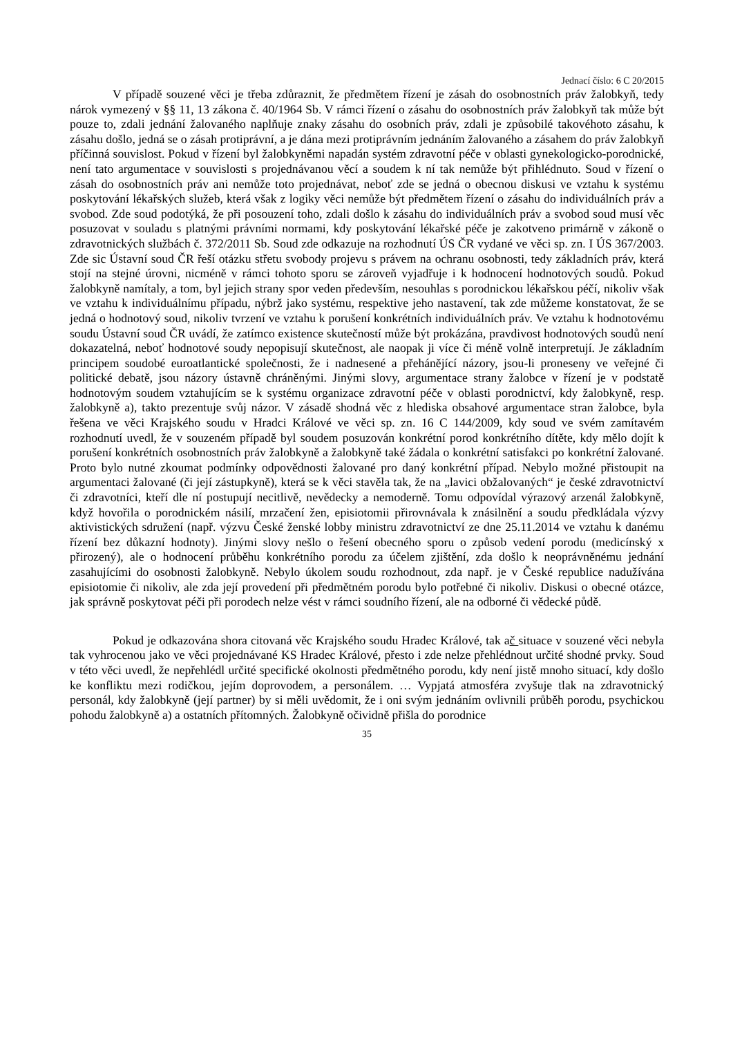Jednací číslo: 6 C 20/2015
V případě souzené věci je třeba zdůraznit, že předmětem řízení je zásah do osobnostních práv žalobkyň, tedy nárok vymezený v §§ 11, 13 zákona č. 40/1964 Sb. V rámci řízení o zásahu do osobnostních práv žalobkyň tak může být pouze to, zdali jednání žalovaného naplňuje znaky zásahu do osobních práv, zdali je způsobilé takovéhoto zásahu, k zásahu došlo, jedná se o zásah protiprávní, a je dána mezi protiprávním jednáním žalovaného a zásahem do práv žalobkyň příčinná souvislost. Pokud v řízení byl žalobkyněmi napadán systém zdravotní péče v oblasti gynekologicko-porodnické, není tato argumentace v souvislosti s projednávanou věcí a soudem k ní tak nemůže být přihlédnuto. Soud v řízení o zásah do osobnostních práv ani nemůže toto projednávat, neboť zde se jedná o obecnou diskusi ve vztahu k systému poskytování lékařských služeb, která však z logiky věci nemůže být předmětem řízení o zásahu do individuálních práv a svobod. Zde soud podotýká, že při posouzení toho, zdali došlo k zásahu do individuálních práv a svobod soud musí věc posuzovat v souladu s platnými právními normami, kdy poskytování lékařské péče je zakotveno primárně v zákoně o zdravotnických službách č. 372/2011 Sb. Soud zde odkazuje na rozhodnutí ÚS ČR vydané ve věci sp. zn. I ÚS 367/2003. Zde sic Ústavní soud ČR řeší otázku střetu svobody projevu s právem na ochranu osobnosti, tedy základních práv, která stojí na stejné úrovni, nicméně v rámci tohoto sporu se zároveň vyjadřuje i k hodnocení hodnotových soudů. Pokud žalobkyně namítaly, a tom, byl jejich strany spor veden především, nesouhlas s porodnickou lékařskou péčí, nikoliv však ve vztahu k individuálnímu případu, nýbrž jako systému, respektive jeho nastavení, tak zde můžeme konstatovat, že se jedná o hodnotový soud, nikoliv tvrzení ve vztahu k porušení konkrétních individuálních práv. Ve vztahu k hodnotovému soudu Ústavní soud ČR uvádí, že zatímco existence skutečností může být prokázána, pravdivost hodnotových soudů není dokazatelná, neboť hodnotové soudy nepopisují skutečnost, ale naopak ji více či méně volně interpretují. Je základním principem soudobé euroatlantické společnosti, že i nadnesené a přehánějící názory, jsou-li proneseny ve veřejné či politické debatě, jsou názory ústavně chráněnými. Jinými slovy, argumentace strany žalobce v řízení je v podstatě hodnotovým soudem vztahujícím se k systému organizace zdravotní péče v oblasti porodnictví, kdy žalobkyně, resp. žalobkyně a), takto prezentuje svůj názor. V zásadě shodná věc z hlediska obsahové argumentace stran žalobce, byla řešena ve věci Krajského soudu v Hradci Králové ve věci sp. zn. 16 C 144/2009, kdy soud ve svém zamítavém rozhodnutí uvedl, že v souzeném případě byl soudem posuzován konkrétní porod konkrétního dítěte, kdy mělo dojít k porušení konkrétních osobnostních práv žalobkyně a žalobkyně také žádala o konkrétní satisfakci po konkrétní žalované. Proto bylo nutné zkoumat podmínky odpovědnosti žalované pro daný konkrétní případ. Nebylo možné přistoupit na argumentaci žalované (či její zástupkyně), která se k věci stavěla tak, že na „lavici obžalovaných“ je české zdravotnictví či zdravotníci, kteří dle ní postupují necitlivě, nevědecky a nemoderně. Tomu odpovídal výrazový arzenál žalobkyně, když hovořila o porodnickém násilí, mrzačení žen, episiotomii přirovnávala k znásilnění a soudu předkládala výzvy aktivistických sdružení (např. výzvu České ženské lobby ministru zdravotnictví ze dne 25.11.2014 ve vztahu k danému řízení bez důkazní hodnoty). Jinými slovy nešlo o řešení obecného sporu o způsob vedení porodu (medicínský x přirozený), ale o hodnocení průběhu konkrétního porodu za účelem zjištění, zda došlo k neoprávněnému jednání zasahujícími do osobnosti žalobkyně. Nebylo úkolem soudu rozhodnout, zda např. je v České republice nadužívána episiotomie či nikoliv, ale zda její provedení při předmětném porodu bylo potřebné či nikoliv. Diskusi o obecné otázce, jak správně poskytovat péči při porodech nelze vést v rámci soudního řízení, ale na odborné či vědecké půdě.
Pokud je odkazována shora citovaná věc Krajského soudu Hradec Králové, tak ač situace v souzené věci nebyla tak vyhrocenou jako ve věci projednávané KS Hradec Králové, přesto i zde nelze přehlédnout určité shodné prvky. Soud v této věci uvedl, že nepřehlédl určité specifické okolnosti předmětného porodu, kdy není jistě mnoho situací, kdy došlo ke konfliktu mezi rodičkou, jejím doprovodem, a personálem. … Vypjatá atmosféra zvyšuje tlak na zdravotnický personál, kdy žalobkyně (její partner) by si měli uvědomit, že i oni svým jednáním ovlivnili průběh porodu, psychickou pohodu žalobkyně a) a ostatních přítomných. Žalobkyně očividně přišla do porodnice
35